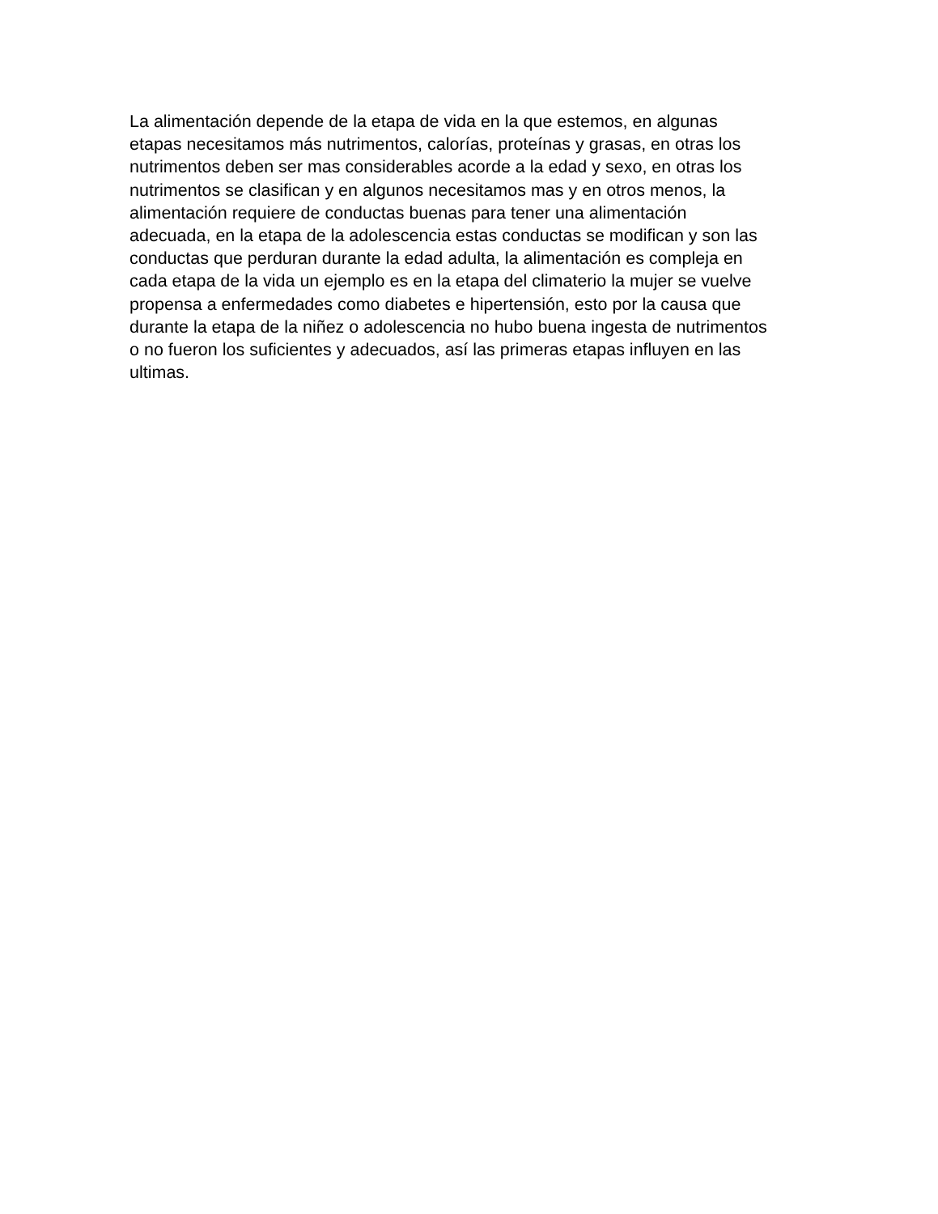La alimentación depende de la etapa de vida en la que estemos, en algunas
etapas necesitamos más nutrimentos, calorías, proteínas y grasas, en otras los
nutrimentos deben ser mas considerables acorde a la edad y sexo, en otras los
nutrimentos se clasifican y en algunos necesitamos mas y en otros menos, la
alimentación requiere de conductas buenas para tener una alimentación
adecuada, en la etapa de la adolescencia estas conductas se modifican y son las
conductas que perduran durante la edad adulta, la alimentación es compleja en
cada etapa de la vida un ejemplo es en la etapa del climaterio la mujer se vuelve
propensa a enfermedades como diabetes e hipertensión, esto por la causa que
durante la etapa de la niñez o adolescencia no hubo buena ingesta de nutrimentos
o no fueron los suficientes y adecuados, así las primeras etapas influyen en las
ultimas.